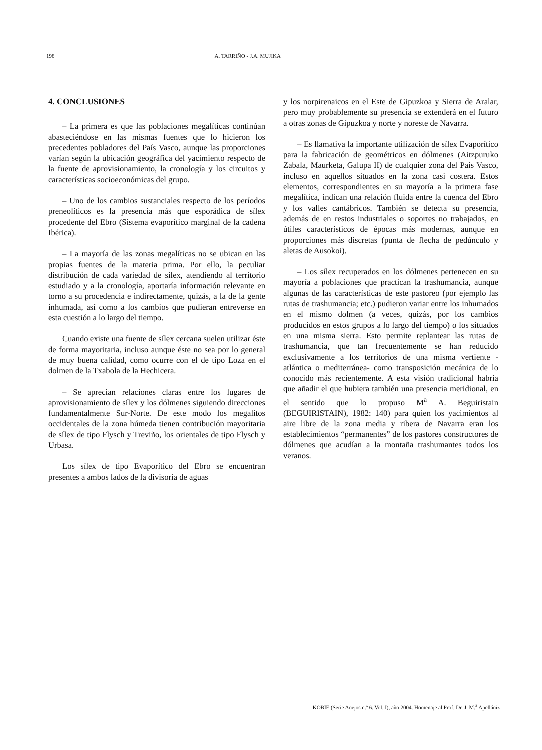198 A. TARRIÑO - J.A. MUJIKA
4. CONCLUSIONES
– La primera es que las poblaciones megalíticas continúan abasteciéndose en las mismas fuentes que lo hicieron los precedentes pobladores del País Vasco, aunque las proporciones varían según la ubicación geográfica del yacimiento respecto de la fuente de aprovisionamiento, la cronología y los circuitos y características socioeconómicas del grupo.
– Uno de los cambios sustanciales respecto de los períodos preneolíticos es la presencia más que esporádica de sílex procedente del Ebro (Sistema evaporítico marginal de la cadena Ibérica).
– La mayoría de las zonas megalíticas no se ubican en las propias fuentes de la materia prima. Por ello, la peculiar distribución de cada variedad de sílex, atendiendo al territorio estudiado y a la cronología, aportaría información relevante en torno a su procedencia e indirectamente, quizás, a la de la gente inhumada, así como a los cambios que pudieran entreverse en esta cuestión a lo largo del tiempo.
Cuando existe una fuente de sílex cercana suelen utilizar éste de forma mayoritaria, incluso aunque éste no sea por lo general de muy buena calidad, como ocurre con el de tipo Loza en el dolmen de la Txabola de la Hechicera.
– Se aprecian relaciones claras entre los lugares de aprovisionamiento de sílex y los dólmenes siguiendo direcciones fundamentalmente Sur-Norte. De este modo los megalitos occidentales de la zona húmeda tienen contribución mayoritaria de sílex de tipo Flysch y Treviño, los orientales de tipo Flysch y Urbasa.
Los sílex de tipo Evaporítico del Ebro se encuentran presentes a ambos lados de la divisoria de aguas
y los norpirenaicos en el Este de Gipuzkoa y Sierra de Aralar, pero muy probablemente su presencia se extenderá en el futuro a otras zonas de Gipuzkoa y norte y noreste de Navarra.
– Es llamativa la importante utilización de sílex Evaporítico para la fabricación de geométricos en dólmenes (Aitzpuruko Zabala, Maurketa, Galupa II) de cualquier zona del País Vasco, incluso en aquellos situados en la zona casi costera. Estos elementos, correspondientes en su mayoría a la primera fase megalítica, indican una relación fluida entre la cuenca del Ebro y los valles cantábricos. También se detecta su presencia, además de en restos industriales o soportes no trabajados, en útiles característicos de épocas más modernas, aunque en proporciones más discretas (punta de flecha de pedúnculo y aletas de Ausokoi).
– Los sílex recuperados en los dólmenes pertenecen en su mayoría a poblaciones que practican la trashumancia, aunque algunas de las características de este pastoreo (por ejemplo las rutas de trashumancia; etc.) pudieron variar entre los inhumados en el mismo dolmen (a veces, quizás, por los cambios producidos en estos grupos a lo largo del tiempo) o los situados en una misma sierra. Esto permite replantear las rutas de trashumancia, que tan frecuentemente se han reducido exclusivamente a los territorios de una misma vertiente -atlántica o mediterránea- como transposición mecánica de lo conocido más recientemente. A esta visión tradicional habría que añadir el que hubiera también una presencia meridional, en el sentido que lo propuso M<sup>a</sup> A. Beguiristain (BEGUIRISTAIN), 1982: 140) para quien los yacimientos al aire libre de la zona media y ribera de Navarra eran los establecimientos “permanentes” de los pastores constructores de dólmenes que acudían a la montaña trashumantes todos los veranos.
KOBIE (Serie Anejos n.º 6. Vol. I), año 2004. Homenaje al Prof. Dr. J. M.<sup>a</sup> Apellániz